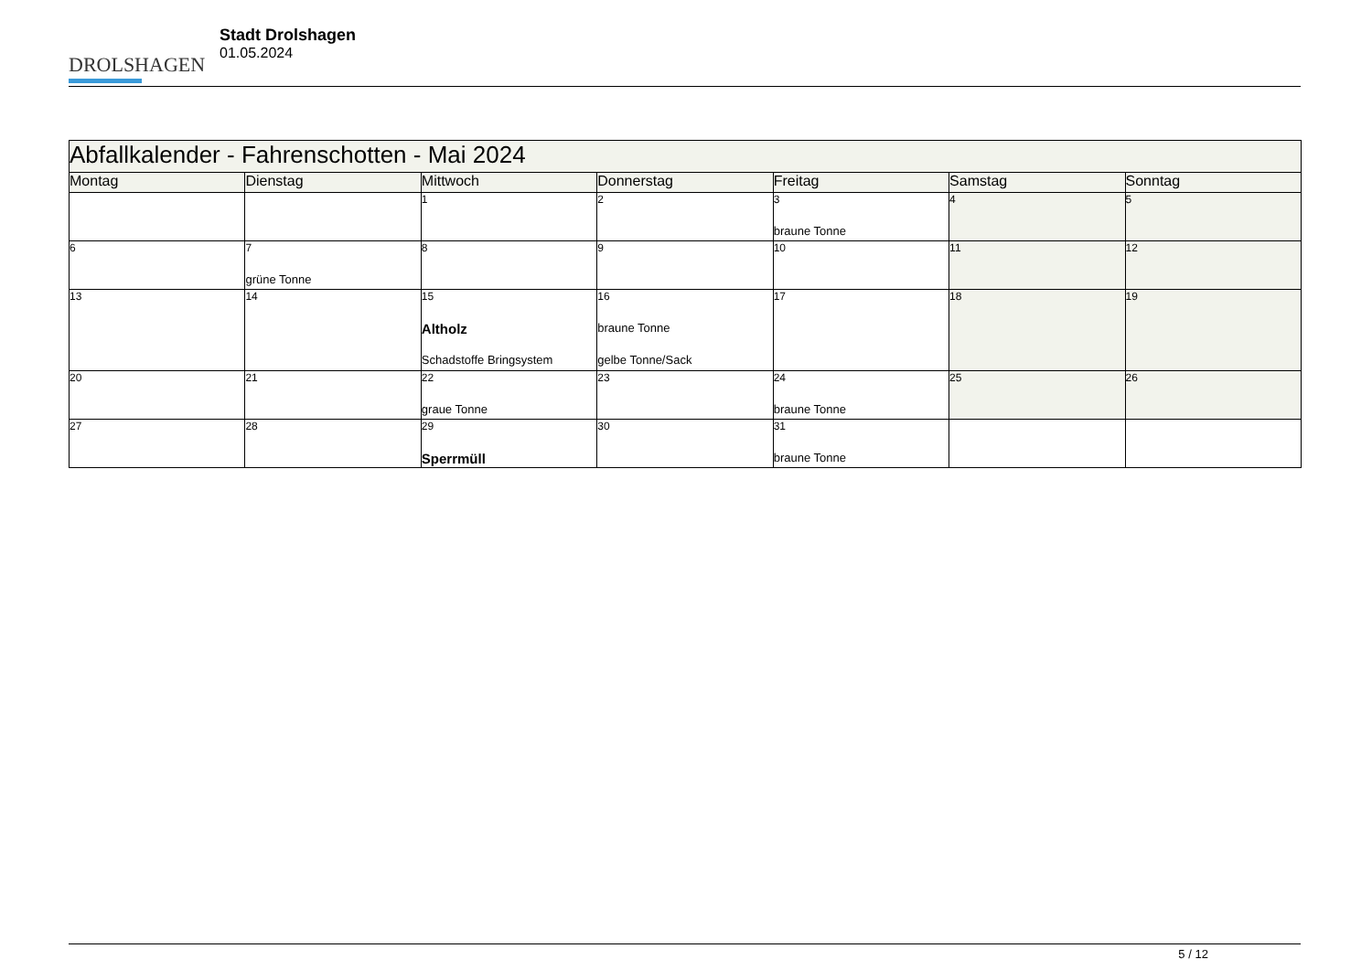DROLSHAGEN
Stadt Drolshagen
01.05.2024
| Abfallkalender - Fahrenschotten - Mai 2024 | | | | | | |
| Montag | Dienstag | Mittwoch | Donnerstag | Freitag | Samstag | Sonntag |
| | | 1 | 2 | 3 braune Tonne | 4 | 5 |
| 6 | 7 grüne Tonne | 8 | 9 | 10 | 11 | 12 |
| 13 | 14 | 15 Altholz Schadstoffe Bringsystem | 16 braune Tonne gelbe Tonne/Sack | 17 | 18 | 19 |
| 20 | 21 | 22 graue Tonne | 23 | 24 braune Tonne | 25 | 26 |
| 27 | 28 | 29 Sperrmüll | 30 | 31 braune Tonne | | |
5 / 12